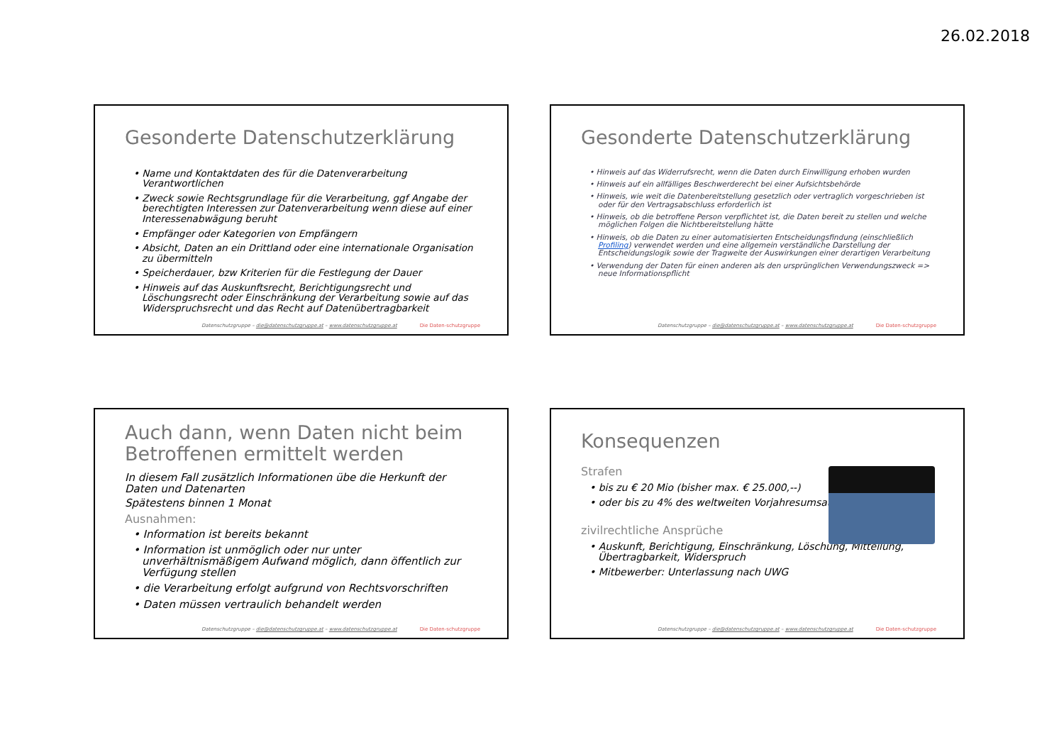26.02.2018
Gesonderte Datenschutzerklärung
• Name und Kontaktdaten des für die Datenverarbeitung Verantwortlichen
• Zweck sowie Rechtsgrundlage für die Verarbeitung, ggf Angabe der berechtigten Interessen zur Datenverarbeitung wenn diese auf einer Interessenabwägung beruht
• Empfänger oder Kategorien von Empfängern
• Absicht, Daten an ein Drittland oder eine internationale Organisation zu übermitteln
• Speicherdauer, bzw Kriterien für die Festlegung der Dauer
• Hinweis auf das Auskunftsrecht, Berichtigungsrecht und Löschungsrecht oder Einschränkung der Verarbeitung sowie auf das Widerspruchsrecht und das Recht auf Datenübertragbarkeit
Datenschutzgruppe – die@datenschutzgruppe.at – www.datenschutzgruppe.at
Die Daten-schutzgruppe
Gesonderte Datenschutzerklärung
• Hinweis auf das Widerrufsrecht, wenn die Daten durch Einwilligung erhoben wurden
• Hinweis auf ein allfälliges Beschwerderecht bei einer Aufsichtsbehörde
• Hinweis, wie weit die Datenbereitstellung gesetzlich oder vertraglich vorgeschrieben ist oder für den Vertragsabschluss erforderlich ist
• Hinweis, ob die betroffene Person verpflichtet ist, die Daten bereit zu stellen und welche möglichen Folgen die Nichtbereitstellung hätte
• Hinweis, ob die Daten zu einer automatisierten Entscheidungsfindung (einschließlich Profiling) verwendet werden und eine allgemein verständliche Darstellung der Entscheidungslogik sowie der Tragweite der Auswirkungen einer derartigen Verarbeitung
• Verwendung der Daten für einen anderen als den ursprünglichen Verwendungszweck => neue Informationspflicht
Datenschutzgruppe – die@datenschutzgruppe.at – www.datenschutzgruppe.at
Die Daten-schutzgruppe
Auch dann, wenn Daten nicht beim Betroffenen ermittelt werden
In diesem Fall zusätzlich Informationen übe die Herkunft der Daten und Datenarten
Spätestens binnen 1 Monat
Ausnahmen:
• Information ist bereits bekannt
• Information ist unmöglich oder nur unter unverhältnismäßigem Aufwand möglich, dann öffentlich zur Verfügung stellen
• die Verarbeitung erfolgt aufgrund von Rechtsvorschriften
• Daten müssen vertraulich behandelt werden
Datenschutzgruppe – die@datenschutzgruppe.at – www.datenschutzgruppe.at
Die Daten-schutzgruppe
Konsequenzen
Strafen
• bis zu € 20 Mio (bisher max. € 25.000,--)
• oder bis zu 4% des weltweiten Vorjahresumsatzes
zivilrechtliche Ansprüche
• Auskunft, Berichtigung, Einschränkung, Löschung, Mitteilung, Übertragbarkeit, Widerspruch
• Mitbewerber: Unterlassung nach UWG
Datenschutzgruppe – die@datenschutzgruppe.at – www.datenschutzgruppe.at
Die Daten-schutzgruppe